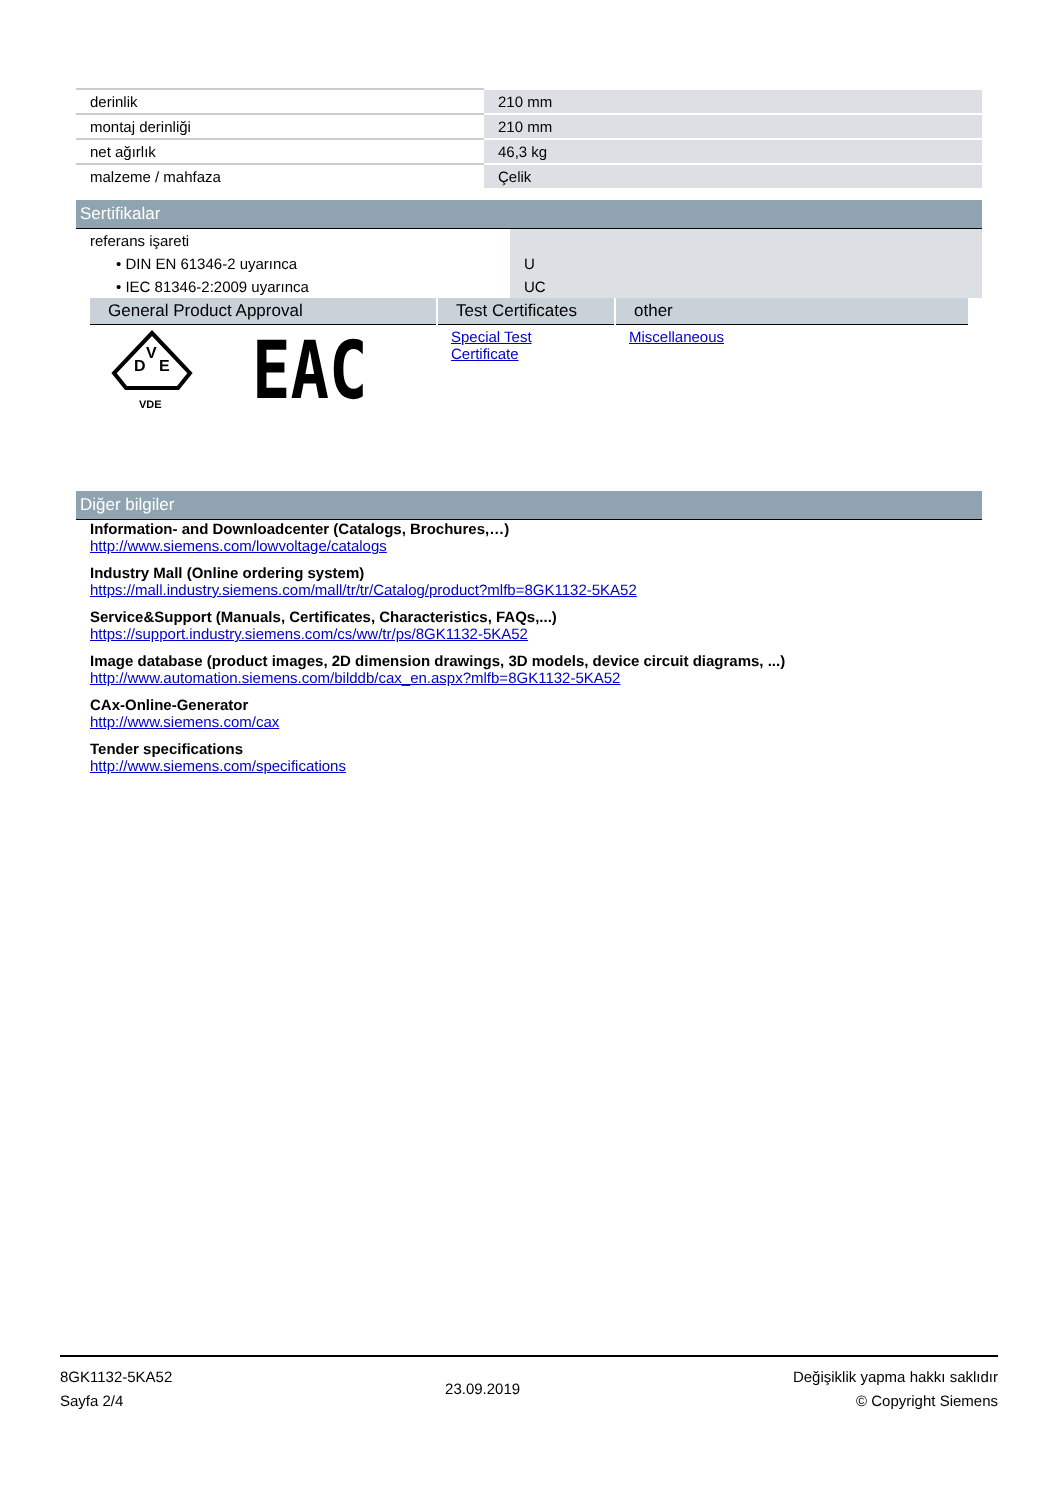| derinlik | 210 mm |
| montaj derinliği | 210 mm |
| net ağırlık | 46,3 kg |
| malzeme / mahfaza | Çelik |
Sertifikalar
| referans işareti | |
| • DIN EN 61346-2 uyarınca | U |
| • IEC 81346-2:2009 uyarınca | UC |
| General Product Approval | Test Certificates | other |
| --- | --- | --- |
| D V E VDE EAC | Special Test Certificate | Miscellaneous |
Diğer bilgiler
Information- and Downloadcenter (Catalogs, Brochures,…)
http://www.siemens.com/lowvoltage/catalogs
Industry Mall (Online ordering system)
https://mall.industry.siemens.com/mall/tr/tr/Catalog/product?mlfb=8GK1132-5KA52
Service&Support (Manuals, Certificates, Characteristics, FAQs,...)
https://support.industry.siemens.com/cs/ww/tr/ps/8GK1132-5KA52
Image database (product images, 2D dimension drawings, 3D models, device circuit diagrams, ...)
http://www.automation.siemens.com/bilddb/cax_en.aspx?mlfb=8GK1132-5KA52
CAx-Online-Generator
http://www.siemens.com/cax
Tender specifications
http://www.siemens.com/specifications
8GK1132-5KA52
Sayfa 2/4
23.09.2019
Değişiklik yapma hakkı saklıdır
© Copyright Siemens